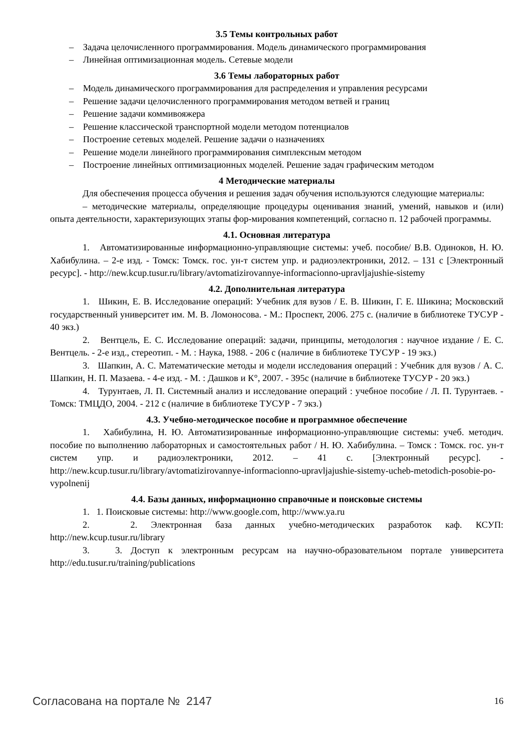3.5 Темы контрольных работ
– Задача целочисленного программирования. Модель динамического программирования
– Линейная оптимизационная модель. Сетевые модели
3.6 Темы лабораторных работ
– Модель динамического программирования для распределения и управления ресурсами
– Решение задачи целочисленного программирования методом ветвей и границ
– Решение задачи коммивояжера
– Решение классической транспортной модели методом потенциалов
– Построение сетевых моделей. Решение задачи о назначениях
– Решение модели линейного программирования симплексным методом
– Построение линейных оптимизационных моделей. Решение задач графическим методом
4 Методические материалы
Для обеспечения процесса обучения и решения задач обучения используются следующие материалы:
– методические материалы, определяющие процедуры оценивания знаний, умений, навыков и (или) опыта деятельности, характеризующих этапы фор-мирования компетенций, согласно п. 12 рабочей программы.
4.1. Основная литература
1. Автоматизированные информационно-управляющие системы: учеб. пособие/ В.В. Одиноков, Н. Ю. Хабибулина. – 2-е изд. - Томск: Томск. гос. ун-т систем упр. и радиоэлектроники, 2012. – 131 с [Электронный ресурс]. - http://new.kcup.tusur.ru/library/avtomatizirovannye-informacionno-upravljajushie-sistemy
4.2. Дополнительная литература
1. Шикин, Е. В. Исследование операций: Учебник для вузов / Е. В. Шикин, Г. Е. Шикина; Московский государственный университет им. М. В. Ломоносова. - М.: Проспект, 2006. 275 с. (наличие в библиотеке ТУСУР - 40 экз.)
2. Вентцель, Е. С. Исследование операций: задачи, принципы, методология : научное издание / Е. С. Вентцель. - 2-е изд., стереотип. - М. : Наука, 1988. - 206 с (наличие в библиотеке ТУСУР - 19 экз.)
3. Шапкин, А. С. Математические методы и модели исследования операций : Учебник для вузов / А. С. Шапкин, Н. П. Мазаева. - 4-е изд. - М. : Дашков и К°, 2007. - 395с (наличие в библиотеке ТУСУР - 20 экз.)
4. Турунтаев, Л. П. Системный анализ и исследование операций : учебное пособие / Л. П. Турунтаев. - Томск: ТМЦДО, 2004. - 212 с (наличие в библиотеке ТУСУР - 7 экз.)
4.3. Учебно-методическое пособие и программное обеспечение
1. Хабибулина, Н. Ю. Автоматизированные информационно-управляющие системы: учеб. методич. пособие по выполнению лабораторных и самостоятельных работ / Н. Ю. Хабибулина. – Томск : Томск. гос. ун-т систем упр. и радиоэлектроники, 2012. – 41 с. [Электронный ресурс]. - http://new.kcup.tusur.ru/library/avtomatizirovannye-informacionno-upravljajushie-sistemy-ucheb-metodich-posobie-po-vypolnenij
4.4. Базы данных, информационно справочные и поисковые системы
1. 1. Поисковые системы: http://www.google.com, http://www.ya.ru
2. 2. Электронная база данных учебно-методических разработок каф. КСУП: http://new.kcup.tusur.ru/library
3. 3. Доступ к электронным ресурсам на научно-образовательном портале университета http://edu.tusur.ru/training/publications
Согласована на портале № 2147 16